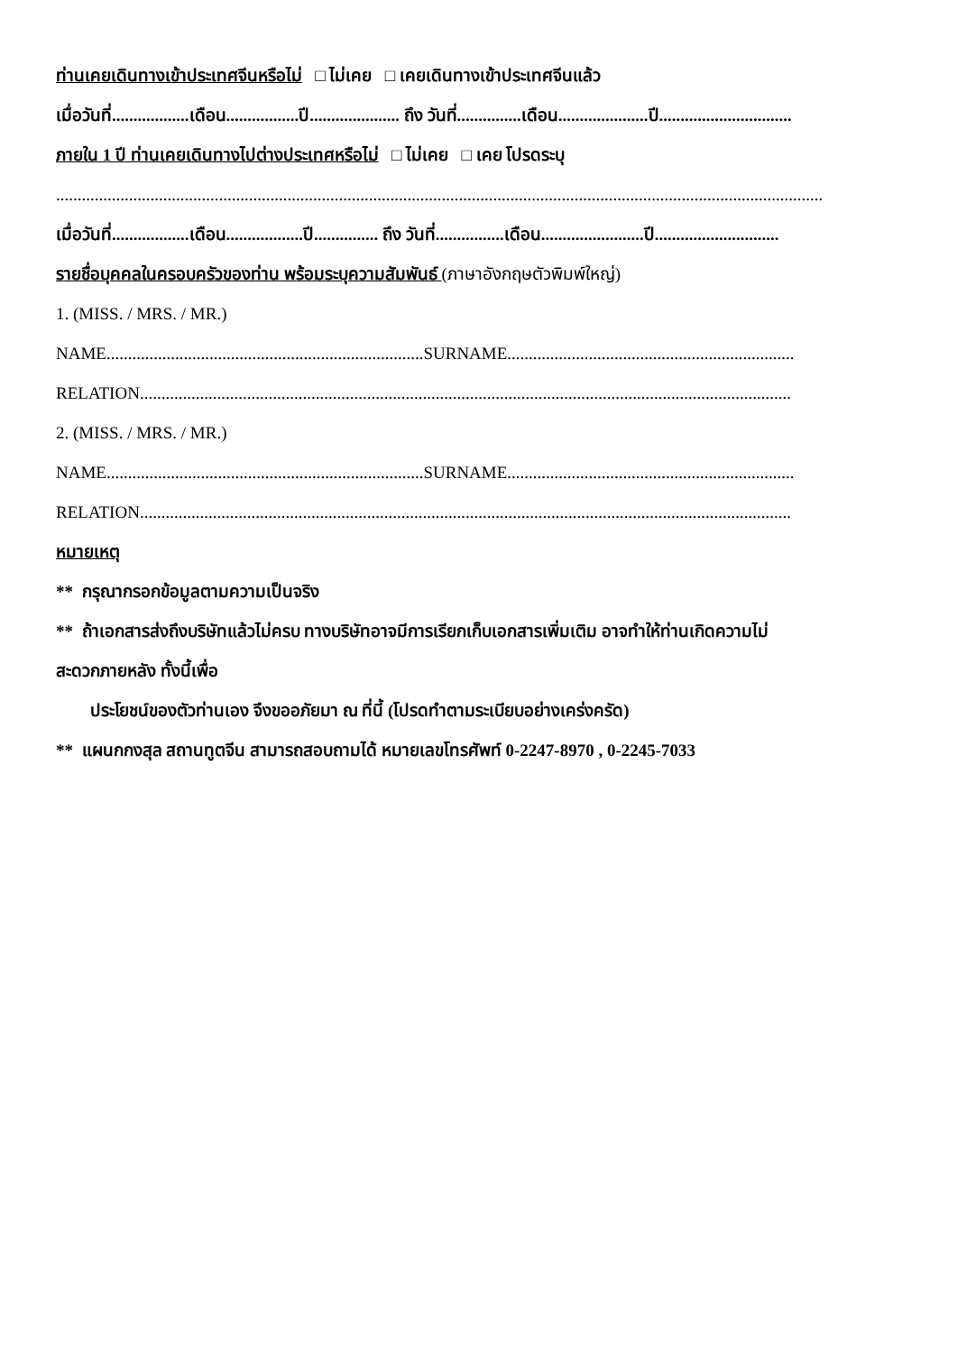ท่านเคยเดินทางเข้าประเทศจีนหรือไม่ □ ไม่เคย □ เคยเดินทางเข้าประเทศจีนแล้ว
เมื่อวันที่..................เดือน.................ปี..................... ถึง วันที่...............เดือน.....................ปี...............................
ภายใน 1 ปี ท่านเคยเดินทางไปต่างประเทศหรือไม่ □ ไม่เคย □ เคย โปรดระบุ
...................................................................................................................................................................................
เมื่อวันที่..................เดือน..................ปี............... ถึง วันที่................เดือน........................ปี.............................
รายชื่อบุคคลในครอบครัวของท่าน พร้อมระบุความสัมพันธ์ (ภาษาอังกฤษตัวพิมพ์ใหญ่)
1. (MISS. / MRS. / MR.)
NAME..........................................................................SURNAME...................................................................
RELATION........................................................................................................................................................
2. (MISS. / MRS. / MR.)
NAME..........................................................................SURNAME...................................................................
RELATION........................................................................................................................................................
หมายเหตุ
** กรุณากรอกข้อมูลตามความเป็นจริง
** ถ้าเอกสารส่งถึงบริษัทแล้วไม่ครบ ทางบริษัทอาจมีการเรียกเก็บเอกสารเพิ่มเติม อาจทำให้ท่านเกิดความไม่
สะดวกภายหลัง ทั้งนี้เพื่อ
ประโยชน์ของตัวท่านเอง จึงขออภัยมา ณ ที่นี้ (โปรดทำตามระเบียบอย่างเคร่งครัด)
** แผนกกงสุล สถานทูตจีน สามารถสอบถามได้ หมายเลขโทรศัพท์ 0-2247-8970 , 0-2245-7033